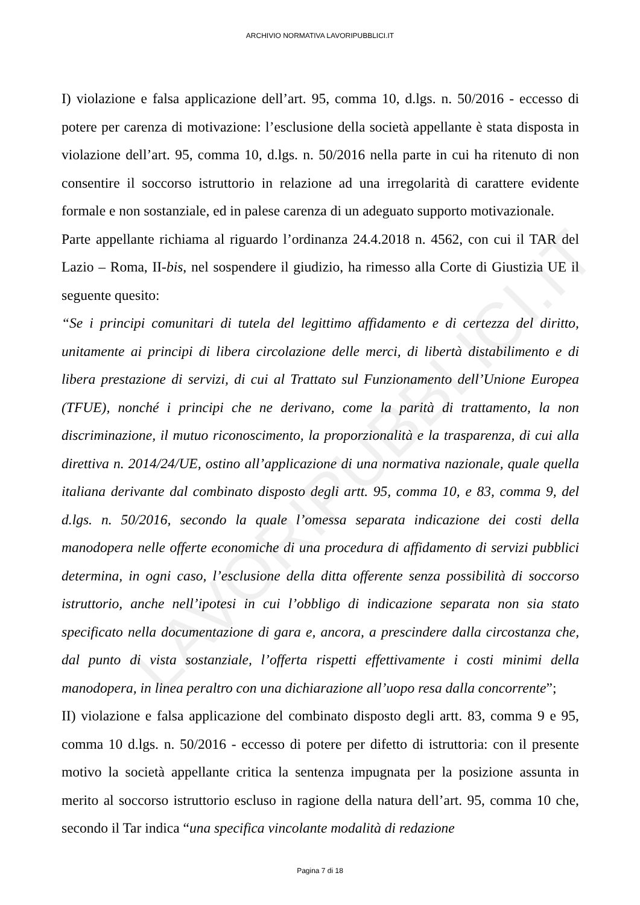LAVORIPUBBLICI.IT
ARCHIVIO NORMATIVA LAVORIPUBBLICI.IT
I) violazione e falsa applicazione dell’art. 95, comma 10, d.lgs. n. 50/2016 - eccesso di potere per carenza di motivazione: l’esclusione della società appellante è stata disposta in violazione dell’art. 95, comma 10, d.lgs. n. 50/2016 nella parte in cui ha ritenuto di non consentire il soccorso istruttorio in relazione ad una irregolarità di carattere evidente formale e non sostanziale, ed in palese carenza di un adeguato supporto motivazionale.
Parte appellante richiama al riguardo l’ordinanza 24.4.2018 n. 4562, con cui il TAR del Lazio – Roma, II-bis, nel sospendere il giudizio, ha rimesso alla Corte di Giustizia UE il seguente quesito:
“Se i principi comunitari di tutela del legittimo affidamento e di certezza del diritto, unitamente ai principi di libera circolazione delle merci, di libertà distabilimento e di libera prestazione di servizi, di cui al Trattato sul Funzionamento dell’Unione Europea (TFUE), nonché i principi che ne derivano, come la parità di trattamento, la non discriminazione, il mutuo riconoscimento, la proporzionalità e la trasparenza, di cui alla direttiva n. 2014/24/UE, ostino all’applicazione di una normativa nazionale, quale quella italiana derivante dal combinato disposto degli artt. 95, comma 10, e 83, comma 9, del d.lgs. n. 50/2016, secondo la quale l’omessa separata indicazione dei costi della manodopera nelle offerte economiche di una procedura di affidamento di servizi pubblici determina, in ogni caso, l’esclusione della ditta offerente senza possibilità di soccorso istruttorio, anche nell’ipotesi in cui l’obbligo di indicazione separata non sia stato specificato nella documentazione di gara e, ancora, a prescindere dalla circostanza che, dal punto di vista sostanziale, l’offerta rispetti effettivamente i costi minimi della manodopera, in linea peraltro con una dichiarazione all’uopo resa dalla concorrente”;
II) violazione e falsa applicazione del combinato disposto degli artt. 83, comma 9 e 95, comma 10 d.lgs. n. 50/2016 - eccesso di potere per difetto di istruttoria: con il presente motivo la società appellante critica la sentenza impugnata per la posizione assunta in merito al soccorso istruttorio escluso in ragione della natura dell’art. 95, comma 10 che, secondo il Tar indica “una specifica vincolante modalità di redazione
Pagina 7 di 18